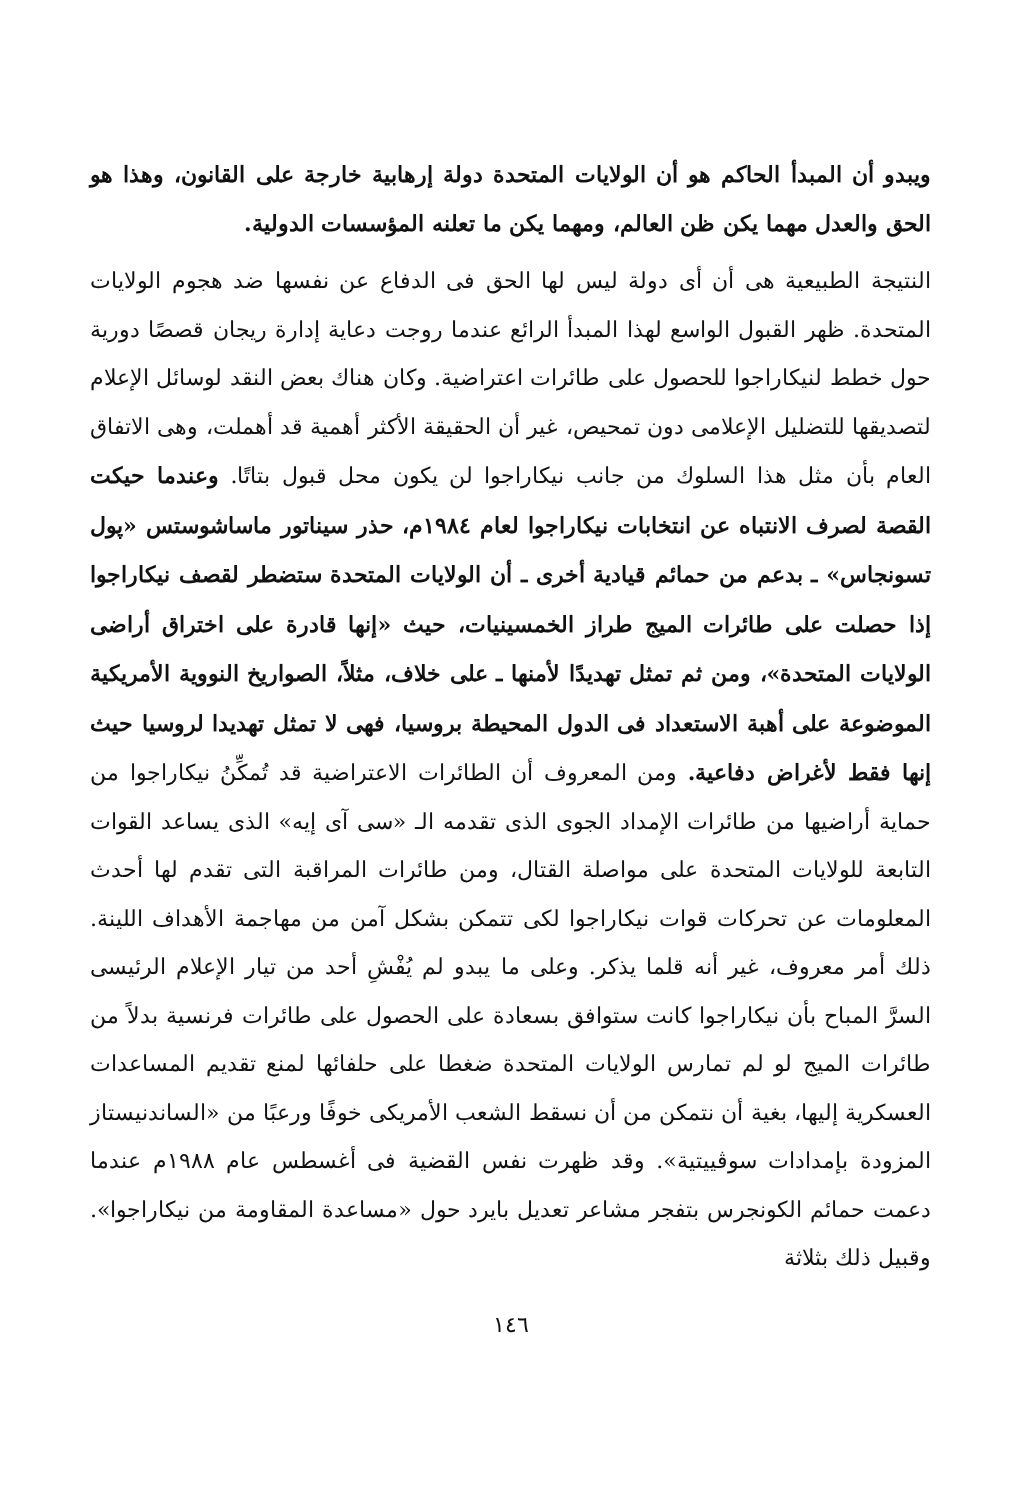ويبدو أن المبدأ الحاكم هو أن الولايات المتحدة دولة إرهابية خارجة على القانون، وهذا هو الحق والعدل مهما يكن ظن العالم، ومهما يكن ما تعلنه المؤسسات الدولية.
النتيجة الطبيعية هى أن أى دولة ليس لها الحق فى الدفاع عن نفسها ضد هجوم الولايات المتحدة. ظهر القبول الواسع لهذا المبدأ الرائع عندما روجت دعاية إدارة ريجان قصصًا دورية حول خطط لنيكاراجوا للحصول على طائرات اعتراضية. وكان هناك بعض النقد لوسائل الإعلام لتصديقها للتضليل الإعلامى دون تمحيص، غير أن الحقيقة الأكثر أهمية قد أهملت، وهى الاتفاق العام بأن مثل هذا السلوك من جانب نيكاراجوا لن يكون محل قبول بتاتًا. وعندما حيكت القصة لصرف الانتباه عن انتخابات نيكاراجوا لعام ١٩٨٤م، حذر سيناتور ماساشوستس «پول تسونجاس» ـ بدعم من حمائم قيادية أخرى ـ أن الولايات المتحدة ستضطر لقصف نيكاراجوا إذا حصلت على طائرات الميج طراز الخمسينيات، حيث «إنها قادرة على اختراق أراضى الولايات المتحدة»، ومن ثم تمثل تهديدًا لأمنها ـ على خلاف، مثلاً، الصواريخ النووية الأمريكية الموضوعة على أهبة الاستعداد فى الدول المحيطة بروسيا، فهى لا تمثل تهديدا لروسيا حيث إنها فقط لأغراض دفاعية. ومن المعروف أن الطائرات الاعتراضية قد تُمكِّنُ نيكاراجوا من حماية أراضيها من طائرات الإمداد الجوى الذى تقدمه الـ «سى آى إيه» الذى يساعد القوات التابعة للولايات المتحدة على مواصلة القتال، ومن طائرات المراقبة التى تقدم لها أحدث المعلومات عن تحركات قوات نيكاراجوا لكى تتمكن بشكل آمن من مهاجمة الأهداف اللينة. ذلك أمر معروف، غير أنه قلما يذكر. وعلى ما يبدو لم يُفْشِ أحد من تيار الإعلام الرئيسى السرَّ المباح بأن نيكاراجوا كانت ستوافق بسعادة على الحصول على طائرات فرنسية بدلاً من طائرات الميج لو لم تمارس الولايات المتحدة ضغطا على حلفائها لمنع تقديم المساعدات العسكرية إليها، بغية أن نتمكن من أن نسقط الشعب الأمريكى خوفًا ورعبًا من «الساندنيستاز المزودة بإمدادات سوڤييتية». وقد ظهرت نفس القضية فى أغسطس عام ١٩٨٨م عندما دعمت حمائم الكونجرس بتفجر مشاعر تعديل بايرد حول «مساعدة المقاومة من نيكاراجوا». وقبيل ذلك بثلاثة
١٤٦